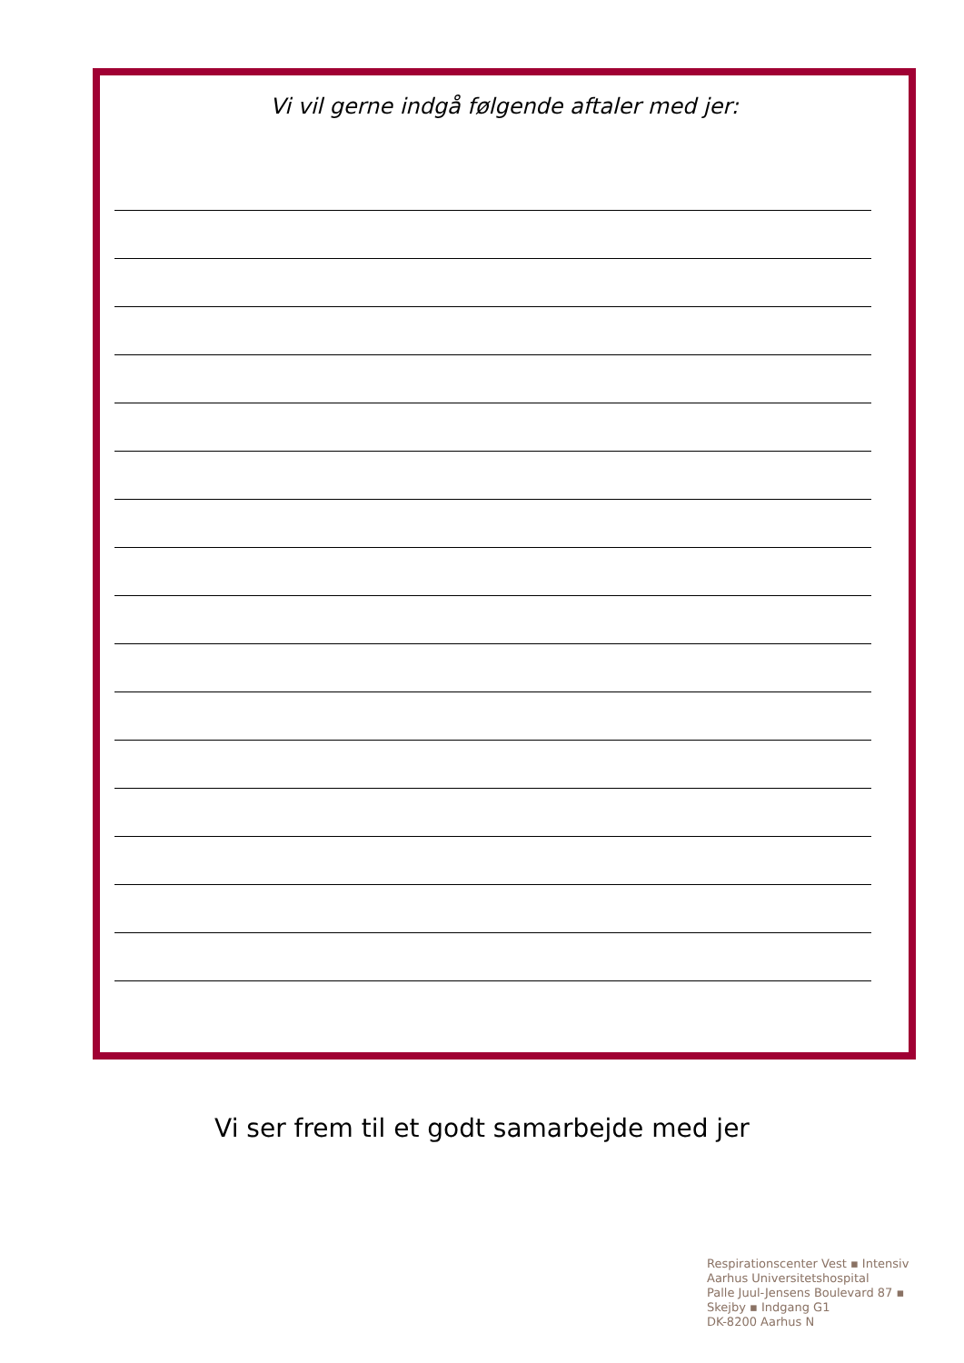Vi vil gerne indgå følgende aftaler med jer:
Vi ser frem til et godt samarbejde med jer
Respirationscenter Vest ▪ Intensiv
Aarhus Universitetshospital
Palle Juul-Jensens Boulevard 87 ▪
Skejby ▪ Indgang G1
DK-8200 Aarhus N